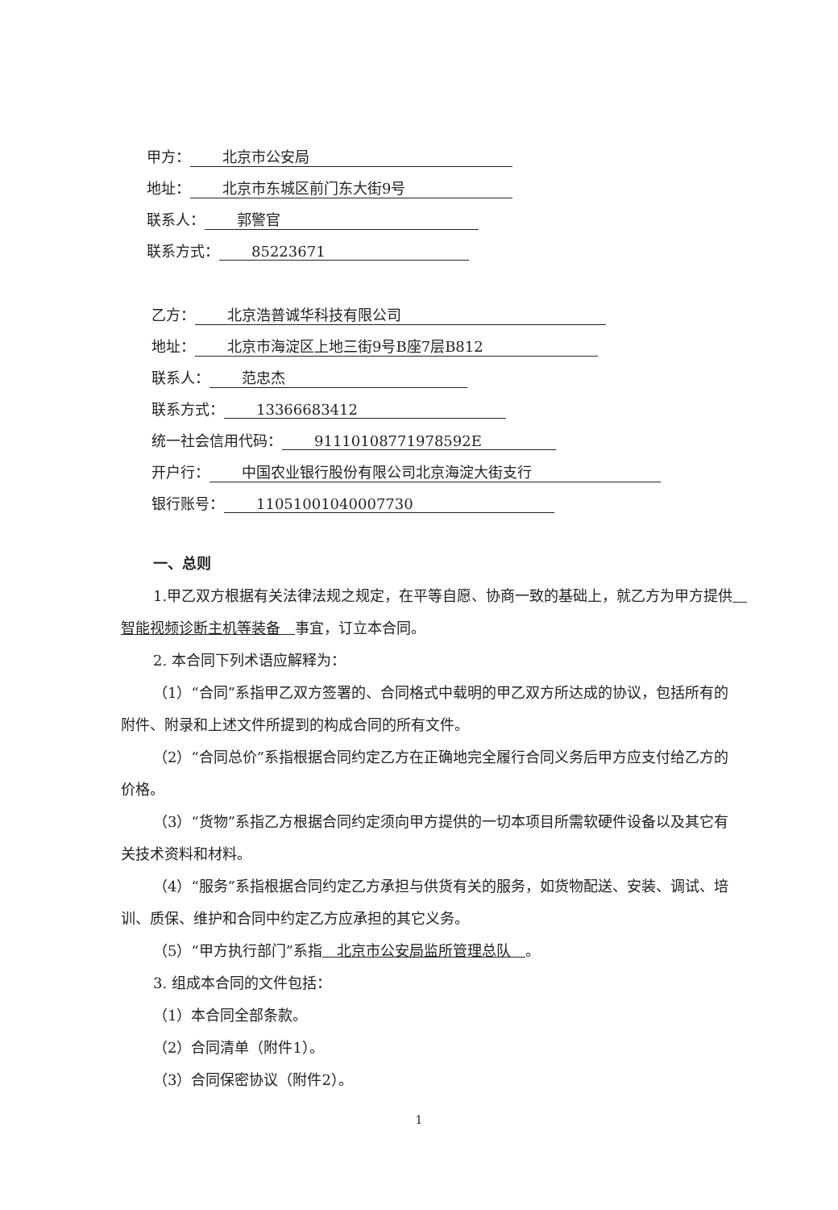甲方： 北京市公安局
地址： 北京市东城区前门东大街9号
联系人： 郭警官
联系方式： 85223671
乙方： 北京浩普诚华科技有限公司
地址： 北京市海淀区上地三街9号B座7层B812
联系人： 范忠杰
联系方式： 13366683412
统一社会信用代码： 91110108771978592E
开户行： 中国农业银行股份有限公司北京海淀大街支行
银行账号： 11051001040007730
一、总则
1.甲乙双方根据有关法律法规之规定，在平等自愿、协商一致的基础上，就乙方为甲方提供　智能视频诊断主机等装备　事宜，订立本合同。
2. 本合同下列术语应解释为：
（1）“合同”系指甲乙双方签署的、合同格式中载明的甲乙双方所达成的协议，包括所有的附件、附录和上述文件所提到的构成合同的所有文件。
（2）“合同总价”系指根据合同约定乙方在正确地完全履行合同义务后甲方应支付给乙方的价格。
（3）“货物”系指乙方根据合同约定须向甲方提供的一切本项目所需软硬件设备以及其它有关技术资料和材料。
（4）“服务”系指根据合同约定乙方承担与供货有关的服务，如货物配送、安装、调试、培训、质保、维护和合同中约定乙方应承担的其它义务。
（5）“甲方执行部门”系指　北京市公安局监所管理总队　。
3. 组成本合同的文件包括：
（1）本合同全部条款。
（2）合同清单（附件1）。
（3）合同保密协议（附件2）。
1